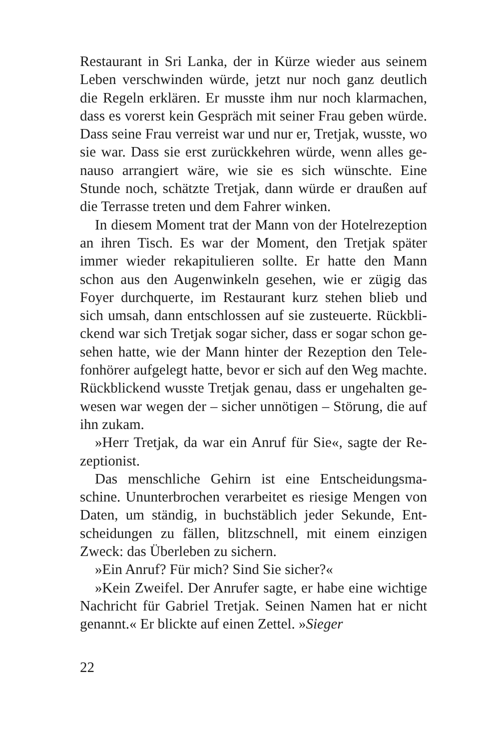Restaurant in Sri Lanka, der in Kürze wieder aus seinem Leben verschwinden würde, jetzt nur noch ganz deutlich die Regeln erklären. Er musste ihm nur noch klarmachen, dass es vorerst kein Gespräch mit seiner Frau geben würde. Dass seine Frau verreist war und nur er, Tretjak, wusste, wo sie war. Dass sie erst zurückkehren würde, wenn alles ge­nauso arrangiert wäre, wie sie es sich wünschte. Eine Stunde noch, schätzte Tretjak, dann würde er draußen auf die Ter­rasse treten und dem Fahrer winken.
In diesem Moment trat der Mann von der Hotelrezep­tion an ihren Tisch. Es war der Moment, den Tretjak später immer wieder rekapitulieren sollte. Er hatte den Mann schon aus den Augenwinkeln gesehen, wie er zügig das Foyer durchquerte, im Restaurant kurz stehen blieb und sich umsah, dann entschlossen auf sie zusteuerte. Rückbli­ckend war sich Tretjak sogar sicher, dass er sogar schon ge­sehen hatte, wie der Mann hinter der Rezeption den Tele­fonhörer aufgelegt hatte, bevor er sich auf den Weg machte. Rückblickend wusste Tretjak genau, dass er ungehalten ge­wesen war wegen der – sicher unnötigen – Störung, die auf ihn zukam.
»Herr Tretjak, da war ein Anruf für Sie«, sagte der Re­zeptionist.
Das menschliche Gehirn ist eine Entscheidungsma­schine. Ununterbrochen verarbeitet es riesige Mengen von Daten, um ständig, in buchstäblich jeder Sekunde, Ent­scheidungen zu fällen, blitzschnell, mit einem einzigen Zweck: das Überleben zu sichern.
»Ein Anruf? Für mich? Sind Sie sicher?«
»Kein Zweifel. Der Anrufer sagte, er habe eine wich­tige Nachricht für Gabriel Tretjak. Seinen Namen hat er nicht genannt.« Er blickte auf einen Zettel. »Sieger
22